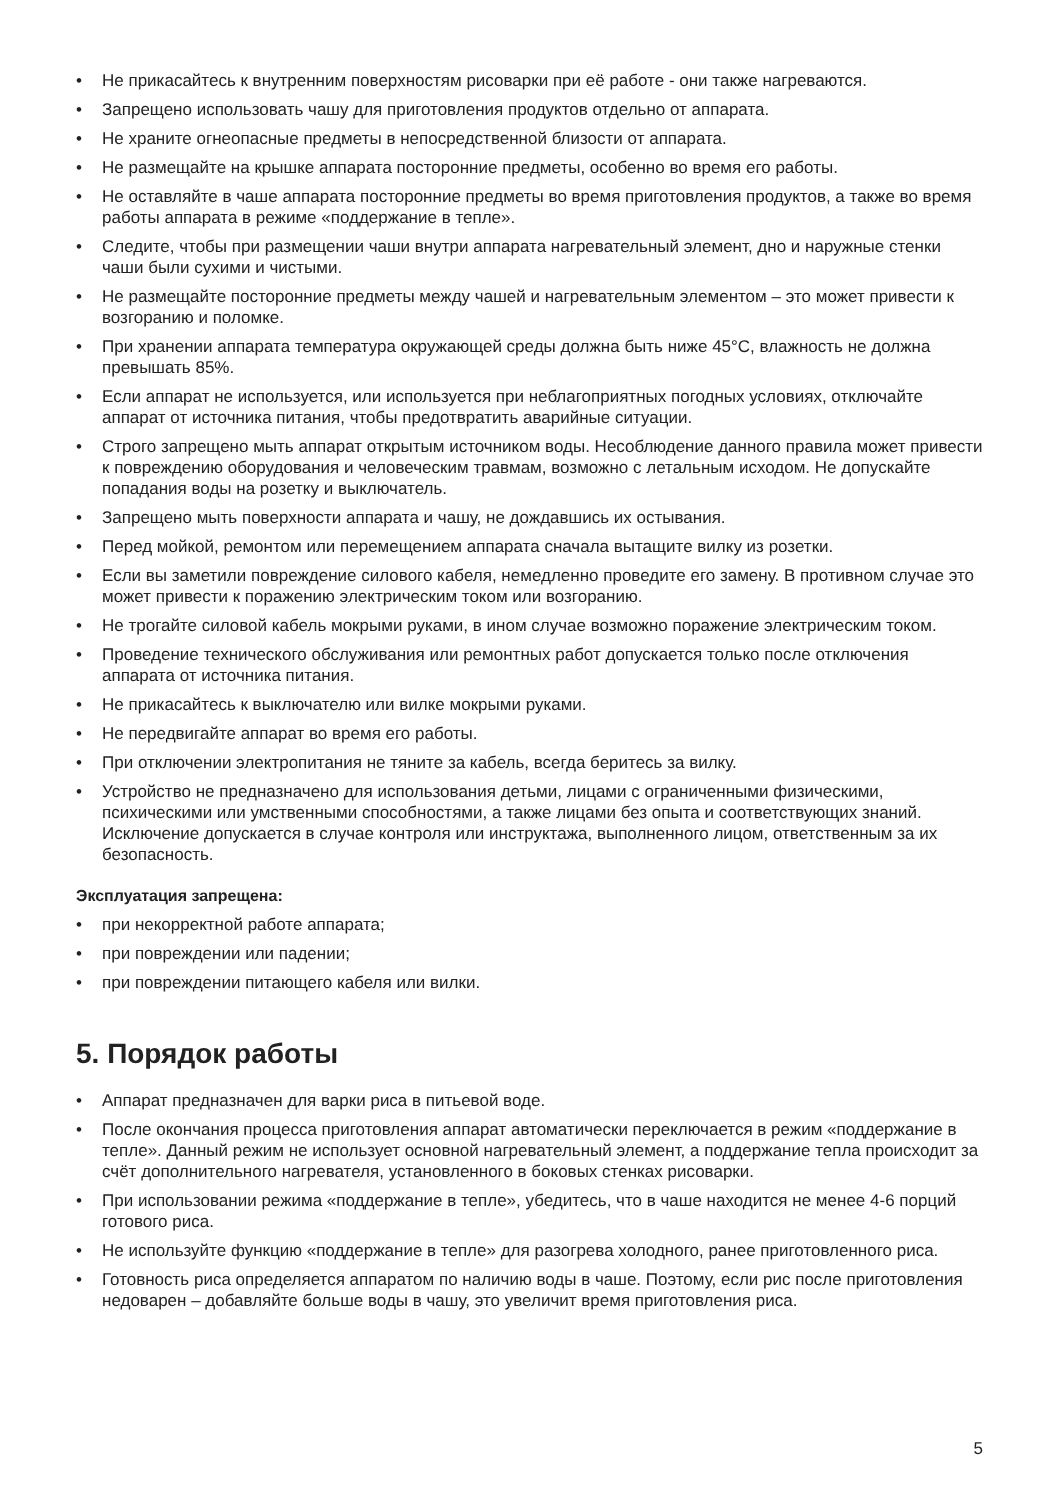• Не прикасайтесь к внутренним поверхностям рисоварки при её работе - они также нагреваются.
• Запрещено использовать чашу для приготовления продуктов отдельно от аппарата.
• Не храните огнеопасные предметы в непосредственной близости от аппарата.
• Не размещайте на крышке аппарата посторонние предметы, особенно во время его работы.
• Не оставляйте в чаше аппарата посторонние предметы во время приготовления продуктов, а также во время работы аппарата в режиме «поддержание в тепле».
• Следите, чтобы при размещении чаши внутри аппарата нагревательный элемент, дно и наружные стенки чаши были сухими и чистыми.
• Не размещайте посторонние предметы между чашей и нагревательным элементом – это может привести к возгоранию и поломке.
• При хранении аппарата температура окружающей среды должна быть ниже 45°C, влажность не должна превышать 85%.
• Если аппарат не используется, или используется при неблагоприятных погодных условиях, отключайте аппарат от источника питания, чтобы предотвратить аварийные ситуации.
• Строго запрещено мыть аппарат открытым источником воды. Несоблюдение данного правила может привести к повреждению оборудования и человеческим травмам, возможно с летальным исходом. Не допускайте попадания воды на розетку и выключатель.
• Запрещено мыть поверхности аппарата и чашу, не дождавшись их остывания.
• Перед мойкой, ремонтом или перемещением аппарата сначала вытащите вилку из розетки.
• Если вы заметили повреждение силового кабеля, немедленно проведите его замену. В противном случае это может привести к поражению электрическим током или возгоранию.
• Не трогайте силовой кабель мокрыми руками, в ином случае возможно поражение электрическим током.
• Проведение технического обслуживания или ремонтных работ допускается только после отключения аппарата от источника питания.
• Не прикасайтесь к выключателю или вилке мокрыми руками.
• Не передвигайте аппарат во время его работы.
• При отключении электропитания не тяните за кабель, всегда беритесь за вилку.
• Устройство не предназначено для использования детьми, лицами с ограниченными физическими, психическими или умственными способностями, а также лицами без опыта и соответствующих знаний. Исключение допускается в случае контроля или инструктажа, выполненного лицом, ответственным за их безопасность.
Эксплуатация запрещена:
• при некорректной работе аппарата;
• при повреждении или падении;
• при повреждении питающего кабеля или вилки.
5. Порядок работы
• Аппарат предназначен для варки риса в питьевой воде.
• После окончания процесса приготовления аппарат автоматически переключается в режим «поддержание в тепле». Данный режим не использует основной нагревательный элемент, а поддержание тепла происходит за счёт дополнительного нагревателя, установленного в боковых стенках рисоварки.
• При использовании режима «поддержание в тепле», убедитесь, что в чаше находится не менее 4-6 порций готового риса.
• Не используйте функцию «поддержание в тепле» для разогрева холодного, ранее приготовленного риса.
• Готовность риса определяется аппаратом по наличию воды в чаше. Поэтому, если рис после приготовления недоварен – добавляйте больше воды в чашу, это увеличит время приготовления риса.
5